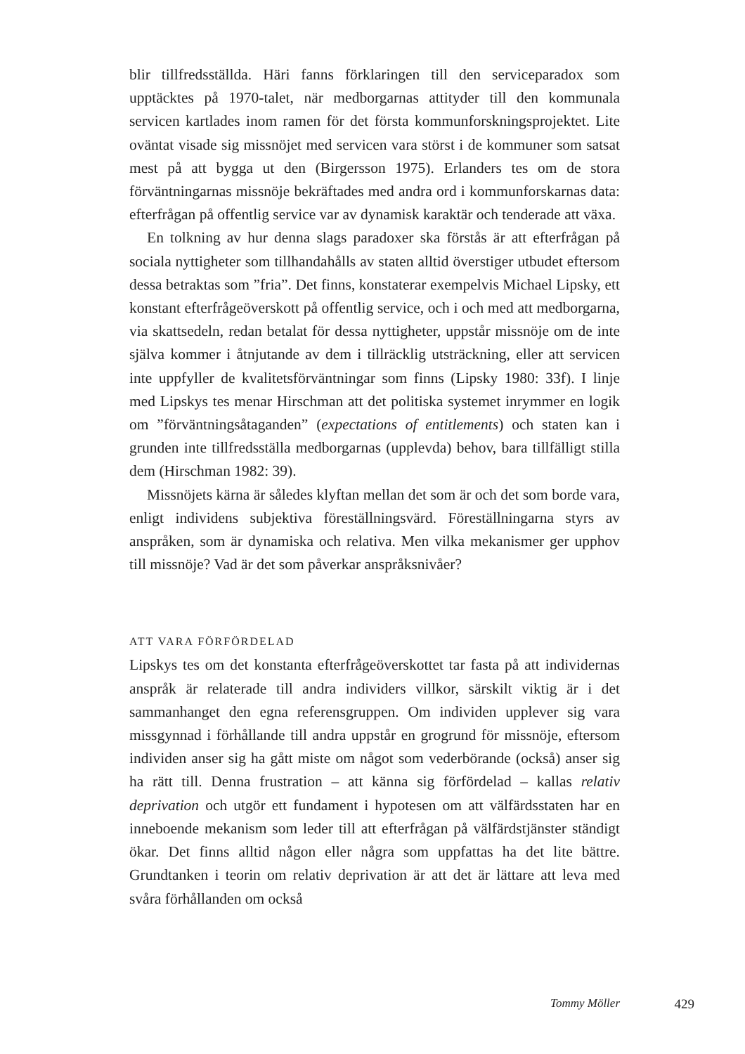blir tillfredsställda. Häri fanns förklaringen till den serviceparadox som upptäcktes på 1970-talet, när medborgarnas attityder till den kommunala servicen kartlades inom ramen för det första kommunforskningsprojektet. Lite oväntat visade sig missnöjet med servicen vara störst i de kommuner som satsat mest på att bygga ut den (Birgersson 1975). Erlanders tes om de stora förväntningarnas missnöje bekräftades med andra ord i kommunforskarnas data: efterfrågan på offentlig service var av dynamisk karaktär och tenderade att växa.
En tolkning av hur denna slags paradoxer ska förstås är att efterfrågan på sociala nyttigheter som tillhandahålls av staten alltid överstiger utbudet eftersom dessa betraktas som ”fria”. Det finns, konstaterar exempelvis Michael Lipsky, ett konstant efterfrågeöverskott på offentlig service, och i och med att medborgarna, via skattsedeln, redan betalat för dessa nyttigheter, uppstår missnöje om de inte själva kommer i åtnjutande av dem i tillräcklig utsträckning, eller att servicen inte uppfyller de kvalitetsförväntningar som finns (Lipsky 1980: 33f). I linje med Lipskys tes menar Hirschman att det politiska systemet inrymmer en logik om ”förväntningsåtaganden” (expectations of entitlements) och staten kan i grunden inte tillfredsställa medborgarnas (upplevda) behov, bara tillfälligt stilla dem (Hirschman 1982: 39).
Missnöjets kärna är således klyftan mellan det som är och det som borde vara, enligt individens subjektiva föreställningsvärd. Föreställningarna styrs av anspråken, som är dynamiska och relativa. Men vilka mekanismer ger upphov till missnöje? Vad är det som påverkar anspråksnivåer?
ATT VARA FÖRFÖRDELAD
Lipskys tes om det konstanta efterfrågeöverskottet tar fasta på att individernas anspråk är relaterade till andra individers villkor, särskilt viktig är i det sammanhanget den egna referensgruppen. Om individen upplever sig vara missgynnad i förhållande till andra uppstår en grogrund för missnöje, eftersom individen anser sig ha gått miste om något som vederbörande (också) anser sig ha rätt till. Denna frustration – att känna sig förfördelad – kallas relativ deprivation och utgör ett fundament i hypotesen om att välfärdsstaten har en inneboende mekanism som leder till att efterfrågan på välfärdstjänster ständigt ökar. Det finns alltid någon eller några som uppfattas ha det lite bättre. Grundtanken i teorin om relativ deprivation är att det är lättare att leva med svåra förhållanden om också
Tommy Möller 429